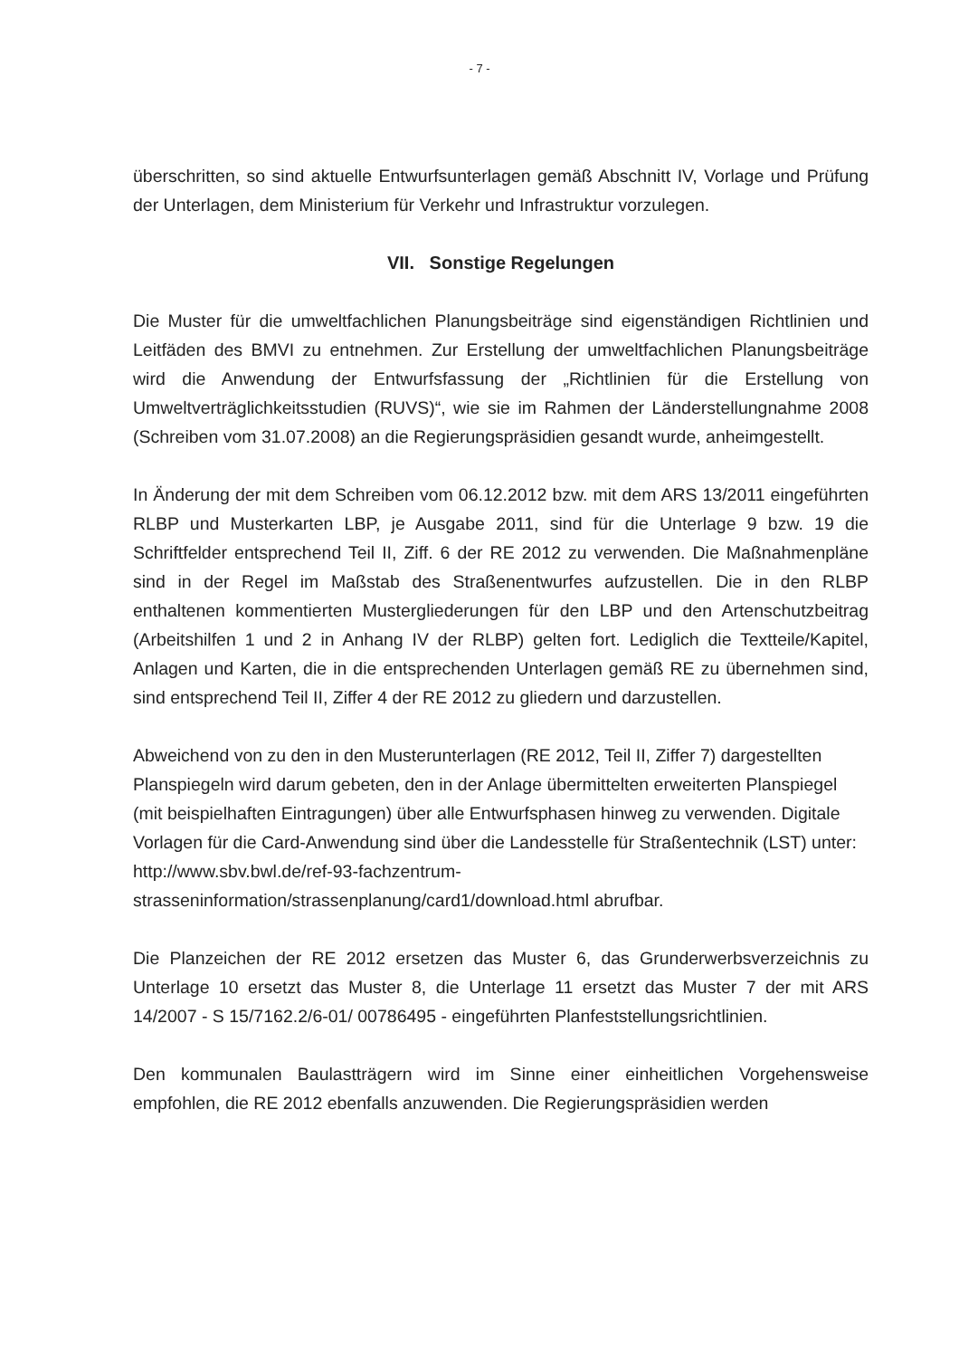- 7 -
überschritten, so sind aktuelle Entwurfsunterlagen gemäß Abschnitt IV, Vorlage und Prüfung der Unterlagen, dem Ministerium für Verkehr und Infrastruktur vorzulegen.
VII. Sonstige Regelungen
Die Muster für die umweltfachlichen Planungsbeiträge sind eigenständigen Richtlinien und Leitfäden des BMVI zu entnehmen. Zur Erstellung der umweltfachlichen Planungsbeiträge wird die Anwendung der Entwurfsfassung der „Richtlinien für die Erstellung von Umweltverträglichkeitsstudien (RUVS)“, wie sie im Rahmen der Länderstellungnahme 2008 (Schreiben vom 31.07.2008) an die Regierungspräsidien gesandt wurde, anheimgestellt.
In Änderung der mit dem Schreiben vom 06.12.2012 bzw. mit dem ARS 13/2011 eingeführten RLBP und Musterkarten LBP, je Ausgabe 2011, sind für die Unterlage 9 bzw. 19 die Schriftfelder entsprechend Teil II, Ziff. 6 der RE 2012 zu verwenden. Die Maßnahmenpläne sind in der Regel im Maßstab des Straßenentwurfes aufzustellen. Die in den RLBP enthaltenen kommentierten Mustergliederungen für den LBP und den Artenschutzbeitrag (Arbeitshilfen 1 und 2 in Anhang IV der RLBP) gelten fort. Lediglich die Textteile/Kapitel, Anlagen und Karten, die in die entsprechenden Unterlagen gemäß RE zu übernehmen sind, sind entsprechend Teil II, Ziffer 4 der RE 2012 zu gliedern und darzustellen.
Abweichend von zu den in den Musterunterlagen (RE 2012, Teil II, Ziffer 7) dargestellten Planspiegeln wird darum gebeten, den in der Anlage übermittelten erweiterten Planspiegel (mit beispielhaften Eintragungen) über alle Entwurfsphasen hinweg zu verwenden. Digitale Vorlagen für die Card-Anwendung sind über die Landesstelle für Straßentechnik (LST) unter: http://www.sbv.bwl.de/ref-93-fachzentrum-strasseninformation/strassenplanung/card1/download.html abrufbar.
Die Planzeichen der RE 2012 ersetzen das Muster 6, das Grunderwerbsverzeichnis zu Unterlage 10 ersetzt das Muster 8, die Unterlage 11 ersetzt das Muster 7 der mit ARS 14/2007 - S 15/7162.2/6-01/ 00786495 - eingeführten Planfeststellungsrichtlinien.
Den kommunalen Baulastträgern wird im Sinne einer einheitlichen Vorgehensweise empfohlen, die RE 2012 ebenfalls anzuwenden. Die Regierungspräsidien werden